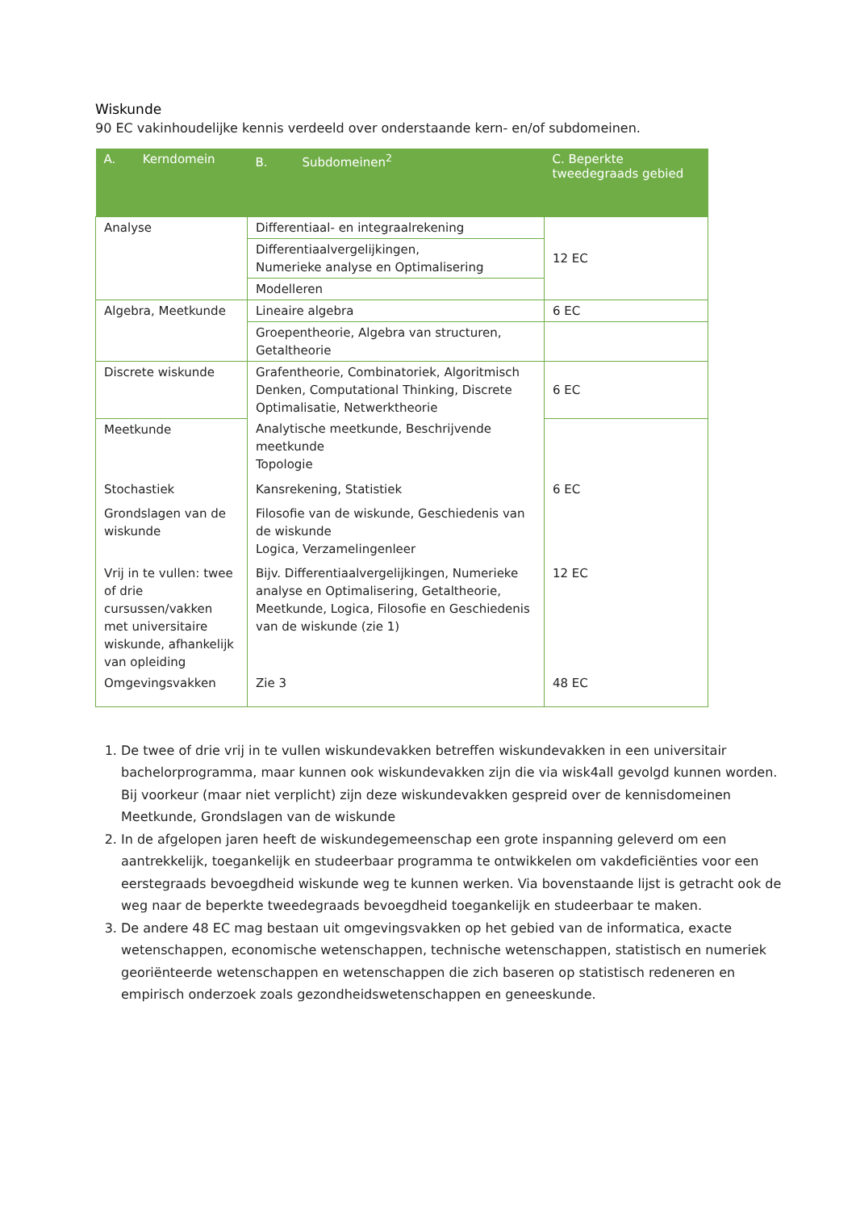Wiskunde
90 EC vakinhoudelijke kennis verdeeld over onderstaande kern- en/of subdomeinen.
| A. Kerndomein | B. Subdomeinen<sup>2</sup> | C. Beperkte tweedegraads gebied |
| --- | --- | --- |
| Analyse | Differentiaal- en integraalrekening | 12 EC |
| | Differentiaalvergelijkingen, Numerieke analyse en Optimalisering | |
| | Modelleren | |
| Algebra, Meetkunde | Lineaire algebra | 6 EC |
| | Groepentheorie, Algebra van structuren, Getaltheorie | |
| Discrete wiskunde | Grafentheorie, Combinatoriek, Algoritmisch Denken, Computational Thinking, Discrete Optimalisatie, Netwerktheorie | 6 EC |
| Meetkunde | Analytische meetkunde, Beschrijvende meetkunde Topologie | |
| Stochastiek | Kansrekening, Statistiek | 6 EC |
| Grondslagen van de wiskunde | Filosofie van de wiskunde, Geschiedenis van de wiskunde Logica, Verzamelingenleer | |
| Vrij in te vullen: twee of drie cursussen/vakken met universitaire wiskunde, afhankelijk van opleiding | Bijv. Differentiaalvergelijkingen, Numerieke analyse en Optimalisering, Getaltheorie, Meetkunde, Logica, Filosofie en Geschiedenis van de wiskunde (zie 1) | 12 EC |
| Omgevingsvakken | Zie 3 | 48 EC |
1. De twee of drie vrij in te vullen wiskundevakken betreffen wiskundevakken in een universitair bachelorprogramma, maar kunnen ook wiskundevakken zijn die via wisk4all gevolgd kunnen worden. Bij voorkeur (maar niet verplicht) zijn deze wiskundevakken gespreid over de kennisdomeinen Meetkunde, Grondslagen van de wiskunde
2. In de afgelopen jaren heeft de wiskundegemeenschap een grote inspanning geleverd om een aantrekkelijk, toegankelijk en studeerbaar programma te ontwikkelen om vakdeficiënties voor een eerstegraads bevoegdheid wiskunde weg te kunnen werken. Via bovenstaande lijst is getracht ook de weg naar de beperkte tweedegraads bevoegdheid toegankelijk en studeerbaar te maken.
3. De andere 48 EC mag bestaan uit omgevingsvakken op het gebied van de informatica, exacte wetenschappen, economische wetenschappen, technische wetenschappen, statistisch en numeriek georiënteerde wetenschappen en wetenschappen die zich baseren op statistisch redeneren en empirisch onderzoek zoals gezondheidswetenschappen en geneeskunde.